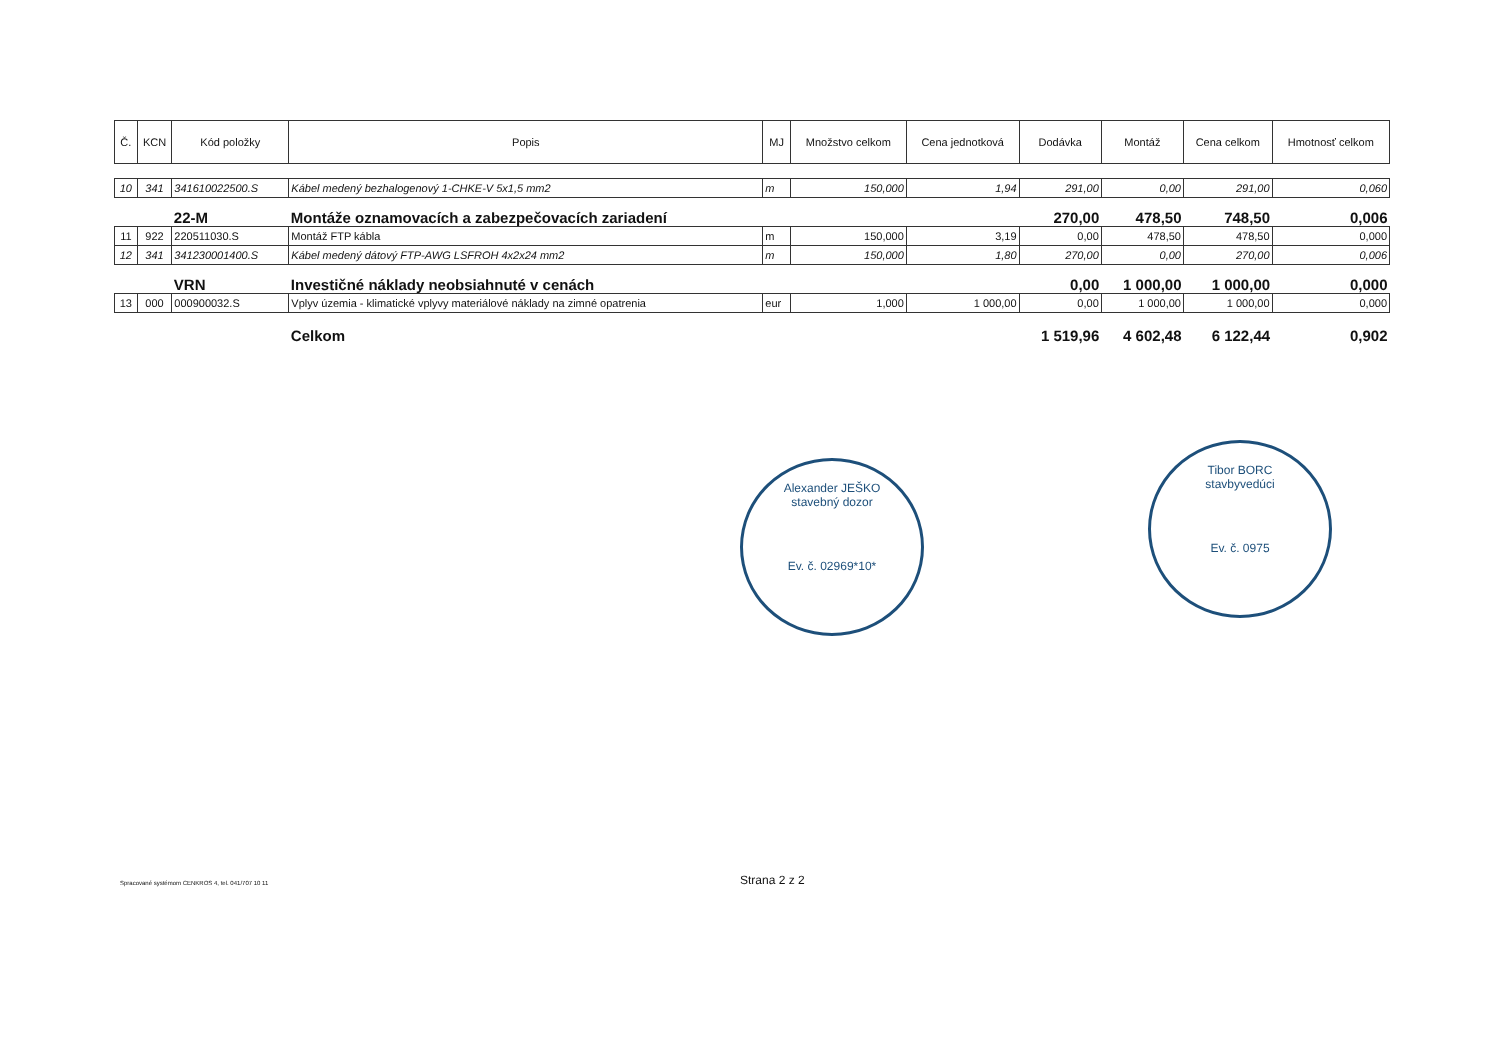| Č. | KCN | Kód položky | Popis | MJ | Množstvo celkom | Cena jednotková | Dodávka | Montáž | Cena celkom | Hmotnosť celkom |
| --- | --- | --- | --- | --- | --- | --- | --- | --- | --- | --- |
| 10 | 341 | 341610022500.S | Kábel medený bezhalogenový 1-CHKE-V 5x1,5 mm2 | m | 150,000 | 1,94 | 291,00 | 0,00 | 291,00 | 0,060 |
| | | 22-M | Montáže oznamovacích a zabezpečovacích zariadení | | | | 270,00 | 478,50 | 748,50 | 0,006 |
| 11 | 922 | 220511030.S | Montáž FTP kábla | m | 150,000 | 3,19 | 0,00 | 478,50 | 478,50 | 0,000 |
| 12 | 341 | 341230001400.S | Kábel medený dátový FTP-AWG LSFROH 4x2x24 mm2 | m | 150,000 | 1,80 | 270,00 | 0,00 | 270,00 | 0,006 |
| | | VRN | Investičné náklady neobsiahnuté v cenách | | | | 0,00 | 1 000,00 | 1 000,00 | 0,000 |
| 13 | 000 | 000900032.S | Vplyv územia - klimatické vplyvy materiálové náklady na zimné opatrenia | eur | 1,000 | 1 000,00 | 0,00 | 1 000,00 | 1 000,00 | 0,000 |
| | | | Celkom | | | | 1 519,96 | 4 602,48 | 6 122,44 | 0,902 |
Alexander JEŠKO
stavebný dozor
Ev. č. 02969*10*
Tibor BORC
stavbyvedúci
Ev. č. 0975
Spracované systémom CENKROS 4, tel. 041/707 10 11
Strana 2 z 2